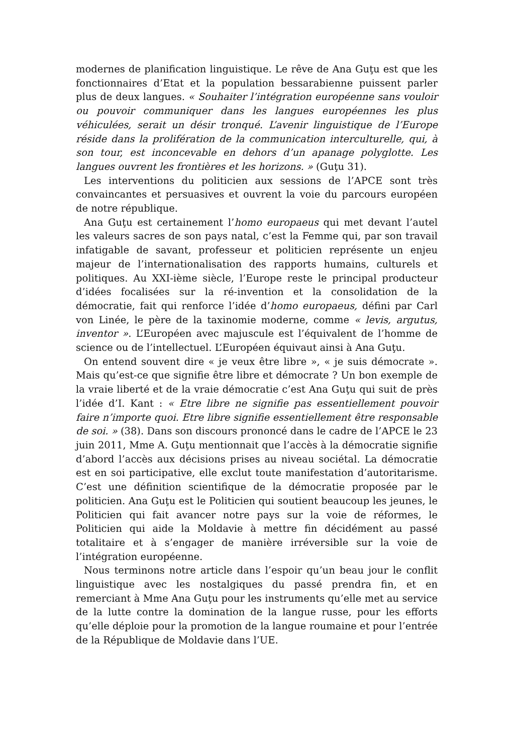modernes de planification linguistique. Le rêve de Ana Guţu est que les fonctionnaires d’Etat et la population bessarabienne puissent parler plus de deux langues. « Souhaiter l’intégration européenne sans vouloir ou pouvoir communiquer dans les langues européennes les plus véhiculées, serait un désir tronqué. L’avenir linguistique de l’Europe réside dans la prolifération de la communication interculturelle, qui, à son tour, est inconcevable en dehors d’un apanage polyglotte. Les langues ouvrent les frontières et les horizons. » (Guţu 31).
Les interventions du politicien aux sessions de l’APCE sont très convaincantes et persuasives et ouvrent la voie du parcours européen de notre république.
Ana Guţu est certainement l’homo europaeus qui met devant l’autel les valeurs sacres de son pays natal, c’est la Femme qui, par son travail infatigable de savant, professeur et politicien représente un enjeu majeur de l’internationalisation des rapports humains, culturels et politiques. Au XXI-ième siècle, l’Europe reste le principal producteur d’idées focalisées sur la ré-invention et la consolidation de la démocratie, fait qui renforce l’idée d’homo europaeus, défini par Carl von Linée, le père de la taxinomie moderne, comme « levis, argutus, inventor ». L’Européen avec majuscule est l’équivalent de l’homme de science ou de l’intellectuel. L’Européen équivaut ainsi à Ana Guţu.
On entend souvent dire « je veux être libre », « je suis démocrate ». Mais qu’est-ce que signifie être libre et démocrate ? Un bon exemple de la vraie liberté et de la vraie démocratie c’est Ana Guţu qui suit de près l’idée d’I. Kant : « Etre libre ne signifie pas essentiellement pouvoir faire n’importe quoi. Etre libre signifie essentiellement être responsable de soi. » (38). Dans son discours prononcé dans le cadre de l’APCE le 23 juin 2011, Mme A. Guţu mentionnait que l’accès à la démocratie signifie d’abord l’accès aux décisions prises au niveau sociétal. La démocratie est en soi participative, elle exclut toute manifestation d’autoritarisme. C’est une définition scientifique de la démocratie proposée par le politicien. Ana Guţu est le Politicien qui soutient beaucoup les jeunes, le Politicien qui fait avancer notre pays sur la voie de réformes, le Politicien qui aide la Moldavie à mettre fin décidément au passé totalitaire et à s’engager de manière irréversible sur la voie de l’intégration européenne.
Nous terminons notre article dans l’espoir qu’un beau jour le conflit linguistique avec les nostalgiques du passé prendra fin, et en remerciant à Mme Ana Guţu pour les instruments qu’elle met au service de la lutte contre la domination de la langue russe, pour les efforts qu’elle déploie pour la promotion de la langue roumaine et pour l’entrée de la République de Moldavie dans l’UE.